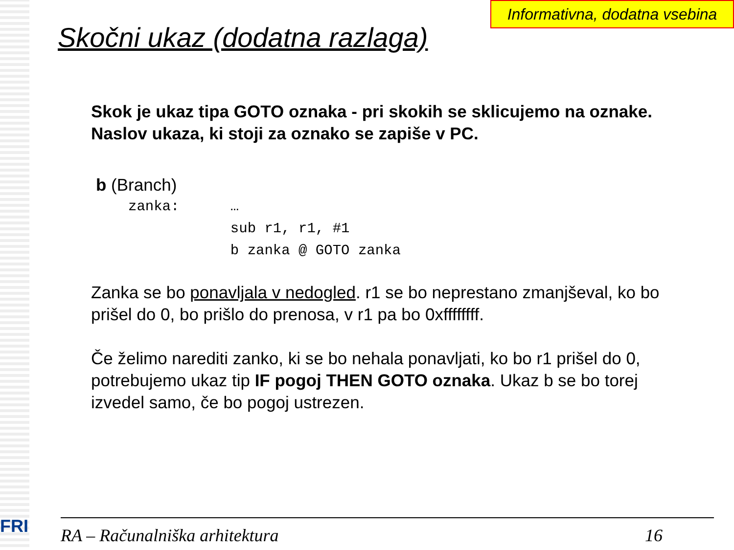Informativna, dodatna vsebina
Skočni ukaz (dodatna razlaga)
Skok je ukaz tipa GOTO oznaka - pri skokih se sklicujemo na oznake. Naslov ukaza, ki stoji za oznako se zapiše v PC.
b (Branch)
zanka:      …
            sub r1, r1, #1
            b zanka @ GOTO zanka
Zanka se bo ponavljala v nedogled. r1 se bo neprestano zmanjševal, ko bo prišel do 0, bo prišlo do prenosa, v r1 pa bo 0xffffffff.
Če želimo narediti zanko, ki se bo nehala ponavljati, ko bo r1 prišel do 0, potrebujemo ukaz tip IF pogoj THEN GOTO oznaka. Ukaz b se bo torej izvedel samo, če bo pogoj ustrezen.
FRI RA – Računalniška arhitektura 16